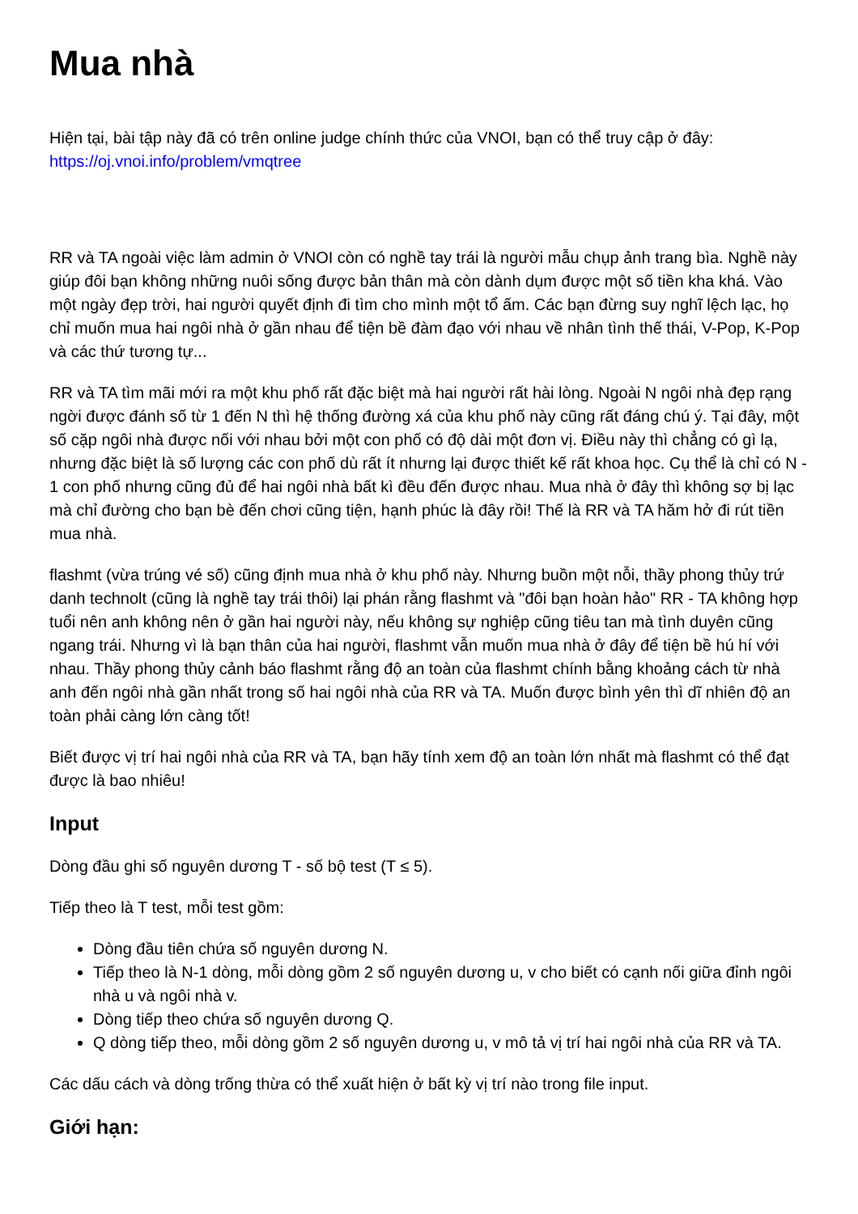Mua nhà
Hiện tại, bài tập này đã có trên online judge chính thức của VNOI, bạn có thể truy cập ở đây: https://oj.vnoi.info/problem/vmqtree
RR và TA ngoài việc làm admin ở VNOI còn có nghề tay trái là người mẫu chụp ảnh trang bìa. Nghề này giúp đôi bạn không những nuôi sống được bản thân mà còn dành dụm được một số tiền kha khá. Vào một ngày đẹp trời, hai người quyết định đi tìm cho mình một tổ ấm. Các bạn đừng suy nghĩ lệch lạc, họ chỉ muốn mua hai ngôi nhà ở gần nhau để tiện bề đàm đạo với nhau về nhân tình thế thái, V-Pop, K-Pop và các thứ tương tự...
RR và TA tìm mãi mới ra một khu phố rất đặc biệt mà hai người rất hài lòng. Ngoài N ngôi nhà đẹp rạng ngời được đánh số từ 1 đến N thì hệ thống đường xá của khu phố này cũng rất đáng chú ý. Tại đây, một số cặp ngôi nhà được nối với nhau bởi một con phố có độ dài một đơn vị. Điều này thì chẳng có gì lạ, nhưng đặc biệt là số lượng các con phố dù rất ít nhưng lại được thiết kế rất khoa học. Cụ thể là chỉ có N - 1 con phố nhưng cũng đủ để hai ngôi nhà bất kì đều đến được nhau. Mua nhà ở đây thì không sợ bị lạc mà chỉ đường cho bạn bè đến chơi cũng tiện, hạnh phúc là đây rồi! Thế là RR và TA hăm hở đi rút tiền mua nhà.
flashmt (vừa trúng vé số) cũng định mua nhà ở khu phố này. Nhưng buồn một nỗi, thầy phong thủy trứ danh technolt (cũng là nghề tay trái thôi) lại phán rằng flashmt và "đôi bạn hoàn hảo" RR - TA không hợp tuổi nên anh không nên ở gần hai người này, nếu không sự nghiệp cũng tiêu tan mà tình duyên cũng ngang trái. Nhưng vì là bạn thân của hai người, flashmt vẫn muốn mua nhà ở đây để tiện bề hú hí với nhau. Thầy phong thủy cảnh báo flashmt rằng độ an toàn của flashmt chính bằng khoảng cách từ nhà anh đến ngôi nhà gần nhất trong số hai ngôi nhà của RR và TA. Muốn được bình yên thì dĩ nhiên độ an toàn phải càng lớn càng tốt!
Biết được vị trí hai ngôi nhà của RR và TA, bạn hãy tính xem độ an toàn lớn nhất mà flashmt có thể đạt được là bao nhiêu!
Input
Dòng đầu ghi số nguyên dương T - số bộ test (T ≤ 5).
Tiếp theo là T test, mỗi test gồm:
Dòng đầu tiên chứa số nguyên dương N.
Tiếp theo là N-1 dòng, mỗi dòng gồm 2 số nguyên dương u, v cho biết có cạnh nối giữa đỉnh ngôi nhà u và ngôi nhà v.
Dòng tiếp theo chứa số nguyên dương Q.
Q dòng tiếp theo, mỗi dòng gồm 2 số nguyên dương u, v mô tả vị trí hai ngôi nhà của RR và TA.
Các dấu cách và dòng trống thừa có thể xuất hiện ở bất kỳ vị trí nào trong file input.
Giới hạn: